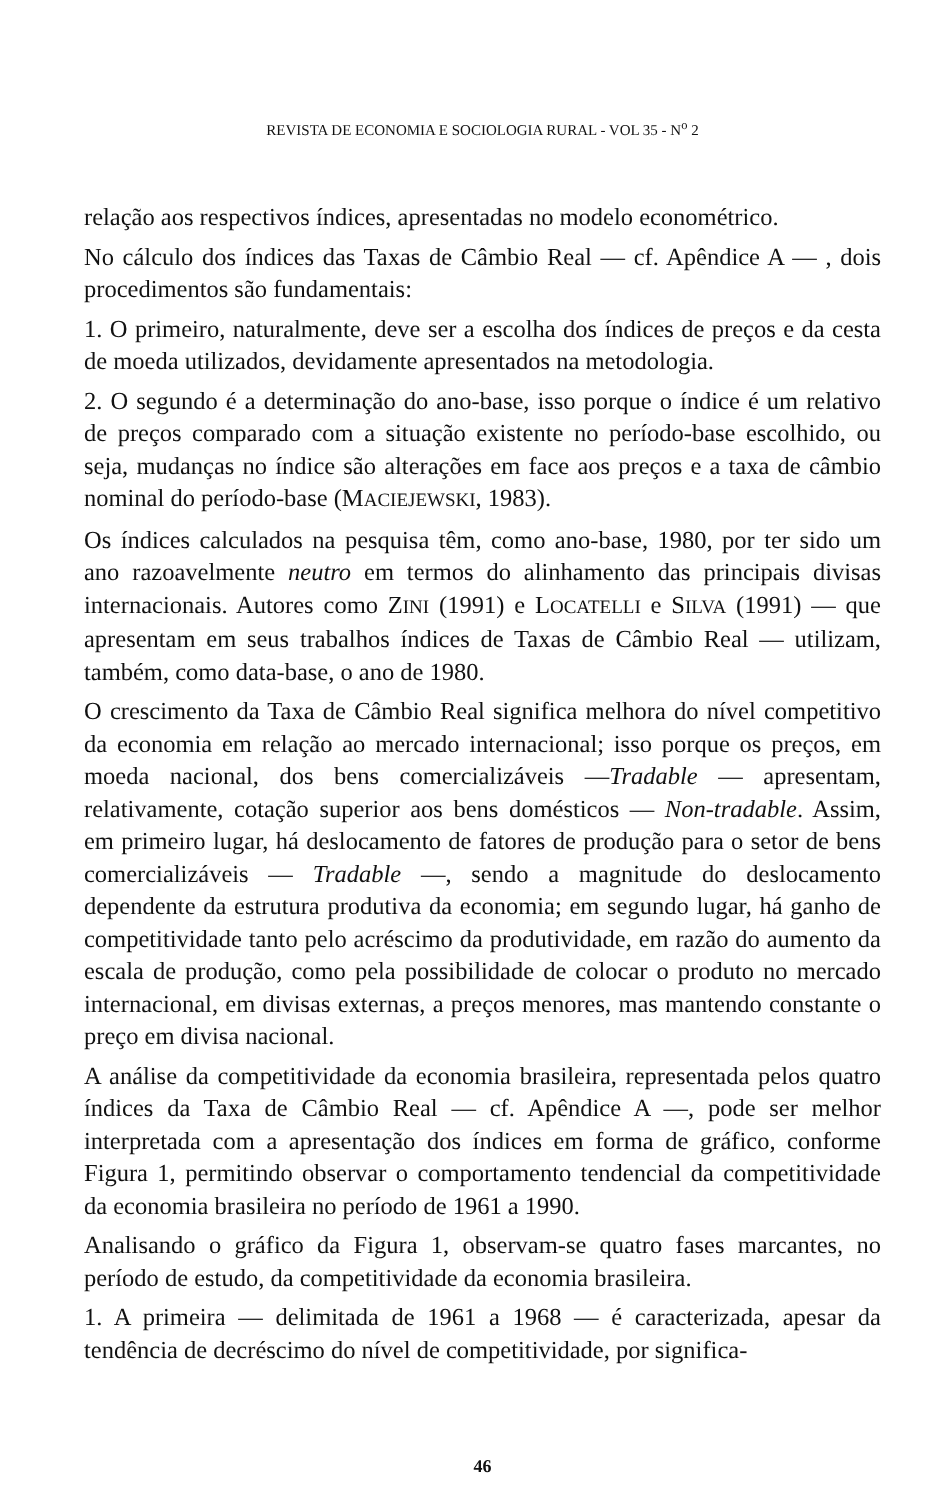REVISTA DE ECONOMIA E SOCIOLOGIA RURAL - VOL 35 - N<sup>o</sup> 2
relação aos respectivos índices, apresentadas no modelo econométrico.
No cálculo dos índices das Taxas de Câmbio Real — cf. Apêndice A — , dois procedimentos são fundamentais:
1. O primeiro, naturalmente, deve ser a escolha dos índices de preços e da cesta de moeda utilizados, devidamente apresentados na metodologia.
2. O segundo é a determinação do ano-base, isso porque o índice é um relativo de preços comparado com a situação existente no período-base escolhido, ou seja, mudanças no índice são alterações em face aos preços e a taxa de câmbio nominal do período-base (MACIEJEWSKI, 1983).
Os índices calculados na pesquisa têm, como ano-base, 1980, por ter sido um ano razoavelmente neutro em termos do alinhamento das principais divisas internacionais. Autores como ZINI (1991) e LOCATELLI e SILVA (1991) — que apresentam em seus trabalhos índices de Taxas de Câmbio Real — utilizam, também, como data-base, o ano de 1980.
O crescimento da Taxa de Câmbio Real significa melhora do nível competitivo da economia em relação ao mercado internacional; isso porque os preços, em moeda nacional, dos bens comercializáveis —Tradable — apresentam, relativamente, cotação superior aos bens domésticos — Non-tradable. Assim, em primeiro lugar, há deslocamento de fatores de produção para o setor de bens comercializáveis — Tradable —, sendo a magnitude do deslocamento dependente da estrutura produtiva da economia; em segundo lugar, há ganho de competitividade tanto pelo acréscimo da produtividade, em razão do aumento da escala de produção, como pela possibilidade de colocar o produto no mercado internacional, em divisas externas, a preços menores, mas mantendo constante o preço em divisa nacional.
A análise da competitividade da economia brasileira, representada pelos quatro índices da Taxa de Câmbio Real — cf. Apêndice A —, pode ser melhor interpretada com a apresentação dos índices em forma de gráfico, conforme Figura 1, permitindo observar o comportamento tendencial da competitividade da economia brasileira no período de 1961 a 1990.
Analisando o gráfico da Figura 1, observam-se quatro fases marcantes, no período de estudo, da competitividade da economia brasileira.
1. A primeira — delimitada de 1961 a 1968 — é caracterizada, apesar da tendência de decréscimo do nível de competitividade, por significa-
46